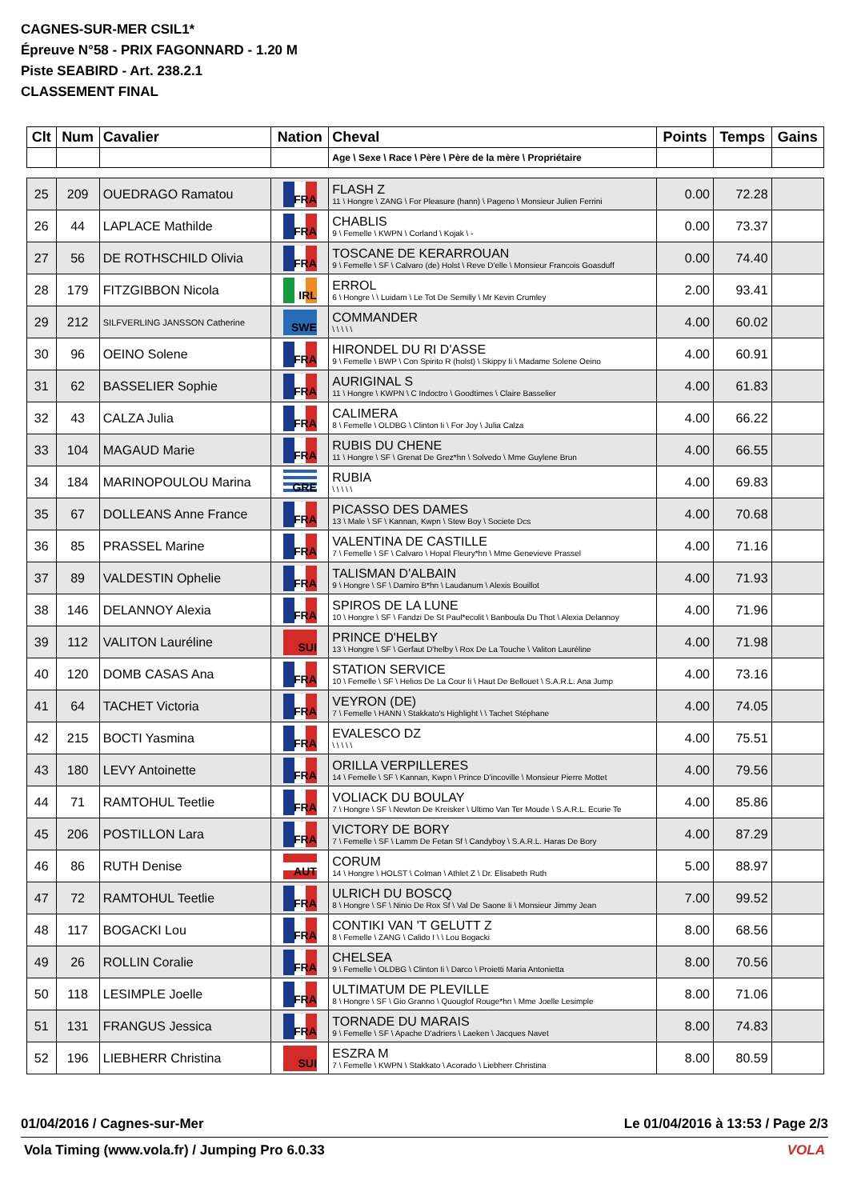CAGNES-SUR-MER CSIL1*
Épreuve N°58 - PRIX FAGONNARD - 1.20 M
Piste SEABIRD - Art. 238.2.1
CLASSEMENT FINAL
| Clt | Num | Cavalier | Nation | Cheval | Points | Temps | Gains |
| --- | --- | --- | --- | --- | --- | --- | --- |
| | | | | Age \ Sexe \ Race \ Père \ Père de la mère \ Propriétaire | | | |
| 25 | 209 | OUEDRAGO Ramatou | FRA | FLASH Z 11 \ Hongre \ ZANG \ For Pleasure (hann) \ Pageno \ Monsieur Julien Ferrini | 0.00 | 72.28 | |
| 26 | 44 | LAPLACE Mathilde | FRA | CHABLIS 9 \ Femelle \ KWPN \ Corland \ Kojak \ - | 0.00 | 73.37 | |
| 27 | 56 | DE ROTHSCHILD Olivia | FRA | TOSCANE DE KERARROUAN 9 \ Femelle \ SF \ Calvaro (de) Holst \ Reve D'elle \ Monsieur Francois Goasduff | 0.00 | 74.40 | |
| 28 | 179 | FITZGIBBON Nicola | IRL | ERROL 6 \ Hongre \ \ Luidam \ Le Tot De Semilly \ Mr Kevin Crumley | 2.00 | 93.41 | |
| 29 | 212 | SILFVERLING JANSSON Catherine | SWE | COMMANDER \ \ \ \ \ | 4.00 | 60.02 | |
| 30 | 96 | OEINO Solene | FRA | HIRONDEL DU RI D'ASSE 9 \ Femelle \ BWP \ Con Spirito R (holst) \ Skippy Ii \ Madame Solene Oeino | 4.00 | 60.91 | |
| 31 | 62 | BASSELIER Sophie | FRA | AURIGINAL S 11 \ Hongre \ KWPN \ C Indoctro \ Goodtimes \ Claire Basselier | 4.00 | 61.83 | |
| 32 | 43 | CALZA Julia | FRA | CALIMERA 8 \ Femelle \ OLDBG \ Clinton Ii \ For Joy \ Julia Calza | 4.00 | 66.22 | |
| 33 | 104 | MAGAUD Marie | FRA | RUBIS DU CHENE 11 \ Hongre \ SF \ Grenat De Grez*hn \ Solvedo \ Mme Guylene Brun | 4.00 | 66.55 | |
| 34 | 184 | MARINOPOULOU Marina | GRE | RUBIA \ \ \ \ \ | 4.00 | 69.83 | |
| 35 | 67 | DOLLEANS Anne France | FRA | PICASSO DES DAMES 13 \ Male \ SF \ Kannan, Kwpn \ Stew Boy \ Societe Dcs | 4.00 | 70.68 | |
| 36 | 85 | PRASSEL Marine | FRA | VALENTINA DE CASTILLE 7 \ Femelle \ SF \ Calvaro \ Hopal Fleury*hn \ Mme Genevieve Prassel | 4.00 | 71.16 | |
| 37 | 89 | VALDESTIN Ophelie | FRA | TALISMAN D'ALBAIN 9 \ Hongre \ SF \ Damiro B*hn \ Laudanum \ Alexis Bouillot | 4.00 | 71.93 | |
| 38 | 146 | DELANNOY Alexia | FRA | SPIROS DE LA LUNE 10 \ Hongre \ SF \ Fandzi De St Paul*ecolit \ Banboula Du Thot \ Alexia Delannoy | 4.00 | 71.96 | |
| 39 | 112 | VALITON Lauréline | SUI | PRINCE D'HELBY 13 \ Hongre \ SF \ Gerfaut D'helby \ Rox De La Touche \ Valiton Lauréline | 4.00 | 71.98 | |
| 40 | 120 | DOMB CASAS Ana | FRA | STATION SERVICE 10 \ Femelle \ SF \ Helios De La Cour Ii \ Haut De Bellouet \ S.A.R.L. Ana Jump | 4.00 | 73.16 | |
| 41 | 64 | TACHET Victoria | FRA | VEYRON (DE) 7 \ Femelle \ HANN \ Stakkato's Highlight \ \ Tachet Stéphane | 4.00 | 74.05 | |
| 42 | 215 | BOCTI Yasmina | FRA | EVALESCO DZ \ \ \ \ \ | 4.00 | 75.51 | |
| 43 | 180 | LEVY Antoinette | FRA | ORILLA VERPILLERES 14 \ Femelle \ SF \ Kannan, Kwpn \ Prince D'incoville \ Monsieur Pierre Mottet | 4.00 | 79.56 | |
| 44 | 71 | RAMTOHUL Teetlie | FRA | VOLIACK DU BOULAY 7 \ Hongre \ SF \ Newton De Kreisker \ Ultimo Van Ter Moude \ S.A.R.L. Ecurie Te | 4.00 | 85.86 | |
| 45 | 206 | POSTILLON Lara | FRA | VICTORY DE BORY 7 \ Femelle \ SF \ Lamm De Fetan Sf \ Candyboy \ S.A.R.L. Haras De Bory | 4.00 | 87.29 | |
| 46 | 86 | RUTH Denise | AUT | CORUM 14 \ Hongre \ HOLST \ Colman \ Athlet Z \ Dr. Elisabeth Ruth | 5.00 | 88.97 | |
| 47 | 72 | RAMTOHUL Teetlie | FRA | ULRICH DU BOSCQ 8 \ Hongre \ SF \ Ninio De Rox Sf \ Val De Saone Ii \ Monsieur Jimmy Jean | 7.00 | 99.52 | |
| 48 | 117 | BOGACKI Lou | FRA | CONTIKI VAN 'T GELUTT Z 8 \ Femelle \ ZANG \ Calido I \ \ Lou Bogacki | 8.00 | 68.56 | |
| 49 | 26 | ROLLIN Coralie | FRA | CHELSEA 9 \ Femelle \ OLDBG \ Clinton Ii \ Darco \ Proietti Maria Antonietta | 8.00 | 70.56 | |
| 50 | 118 | LESIMPLE Joelle | FRA | ULTIMATUM DE PLEVILLE 8 \ Hongre \ SF \ Gio Granno \ Quouglof Rouge*hn \ Mme Joelle Lesimple | 8.00 | 71.06 | |
| 51 | 131 | FRANGUS Jessica | FRA | TORNADE DU MARAIS 9 \ Femelle \ SF \ Apache D'adriers \ Laeken \ Jacques Navet | 8.00 | 74.83 | |
| 52 | 196 | LIEBHERR Christina | SUI | ESZRA M 7 \ Femelle \ KWPN \ Stakkato \ Acorado \ Liebherr Christina | 8.00 | 80.59 | |
01/04/2016 / Cagnes-sur-Mer Le 01/04/2016 à 13:53 / Page 2/3
Vola Timing (www.vola.fr) / Jumping Pro 6.0.33 VOLA